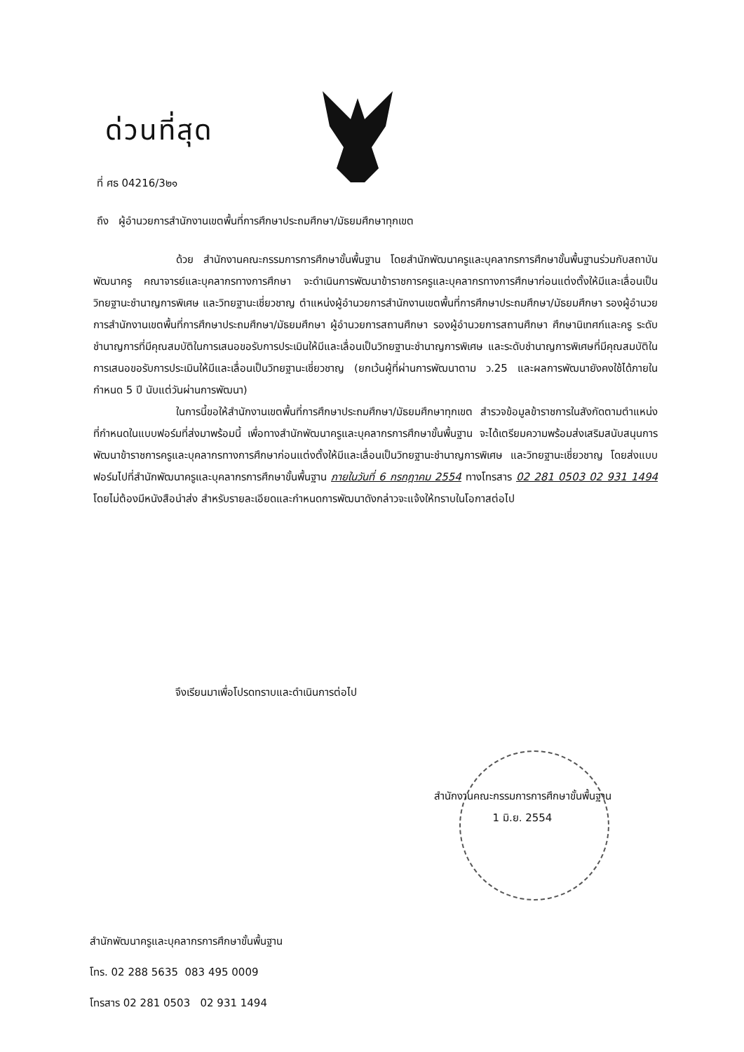ด่วนที่สุด
ที่ ศธ 04216/3๒๑
ถึง ผู้อำนวยการสำนักงานเขตพื้นที่การศึกษาประถมศึกษา/มัธยมศึกษาทุกเขต
ด้วย สำนักงานคณะกรรมการการศึกษาขั้นพื้นฐาน โดยสำนักพัฒนาครูและบุคลากรการศึกษาขั้นพื้นฐานร่วมกับสถาบันพัฒนาครู คณาจารย์และบุคลากรทางการศึกษา จะดำเนินการพัฒนาข้าราชการครูและบุคลากรทางการศึกษาก่อนแต่งตั้งให้มีและเลื่อนเป็นวิทยฐานะชำนาญการพิเศษ และวิทยฐานะเชี่ยวชาญ ตำแหน่งผู้อำนวยการสำนักงานเขตพื้นที่การศึกษาประถมศึกษา/มัธยมศึกษา รองผู้อำนวยการสำนักงานเขตพื้นที่การศึกษาประถมศึกษา/มัธยมศึกษา ผู้อำนวยการสถานศึกษา รองผู้อำนวยการสถานศึกษา ศึกษานิเทศก์และครู ระดับชำนาญการที่มีคุณสมบัติในการเสนอขอรับการประเมินให้มีและเลื่อนเป็นวิทยฐานะชำนาญการพิเศษ และระดับชำนาญการพิเศษที่มีคุณสมบัติในการเสนอขอรับการประเมินให้มีและเลื่อนเป็นวิทยฐานะเชี่ยวชาญ (ยกเว้นผู้ที่ผ่านการพัฒนาตาม ว.25 และผลการพัฒนายังคงใช้ได้ภายในกำหนด 5 ปี นับแต่วันผ่านการพัฒนา)
ในการนี้ขอให้สำนักงานเขตพื้นที่การศึกษาประถมศึกษา/มัธยมศึกษาทุกเขต สำรวจข้อมูลข้าราชการในสังกัดตามตำแหน่งที่กำหนดในแบบฟอร์มที่ส่งมาพร้อมนี้ เพื่อทางสำนักพัฒนาครูและบุคลากรการศึกษาขั้นพื้นฐาน จะได้เตรียมความพร้อมส่งเสริมสนับสนุนการพัฒนาข้าราชการครูและบุคลากรทางการศึกษาก่อนแต่งตั้งให้มีและเลื่อนเป็นวิทยฐานะชำนาญการพิเศษ และวิทยฐานะเชี่ยวชาญ โดยส่งแบบฟอร์มไปที่สำนักพัฒนาครูและบุคลากรการศึกษาขั้นพื้นฐาน ภายในวันที่ 6 กรกฎาคม 2554 ทางโทรสาร 02 281 0503 02 931 1494 โดยไม่ต้องมีหนังสือนำส่ง สำหรับรายละเอียดและกำหนดการพัฒนาดังกล่าวจะแจ้งให้ทราบในโอกาสต่อไป
จึงเรียนมาเพื่อโปรดทราบและดำเนินการต่อไป
สำนักงานคณะกรรมการการศึกษาขั้นพื้นฐาน
1 มิ.ย. 2554
สำนักพัฒนาครูและบุคลากรการศึกษาขั้นพื้นฐาน
โทร. 02 288 5635 083 495 0009
โทรสาร 02 281 0503 02 931 1494